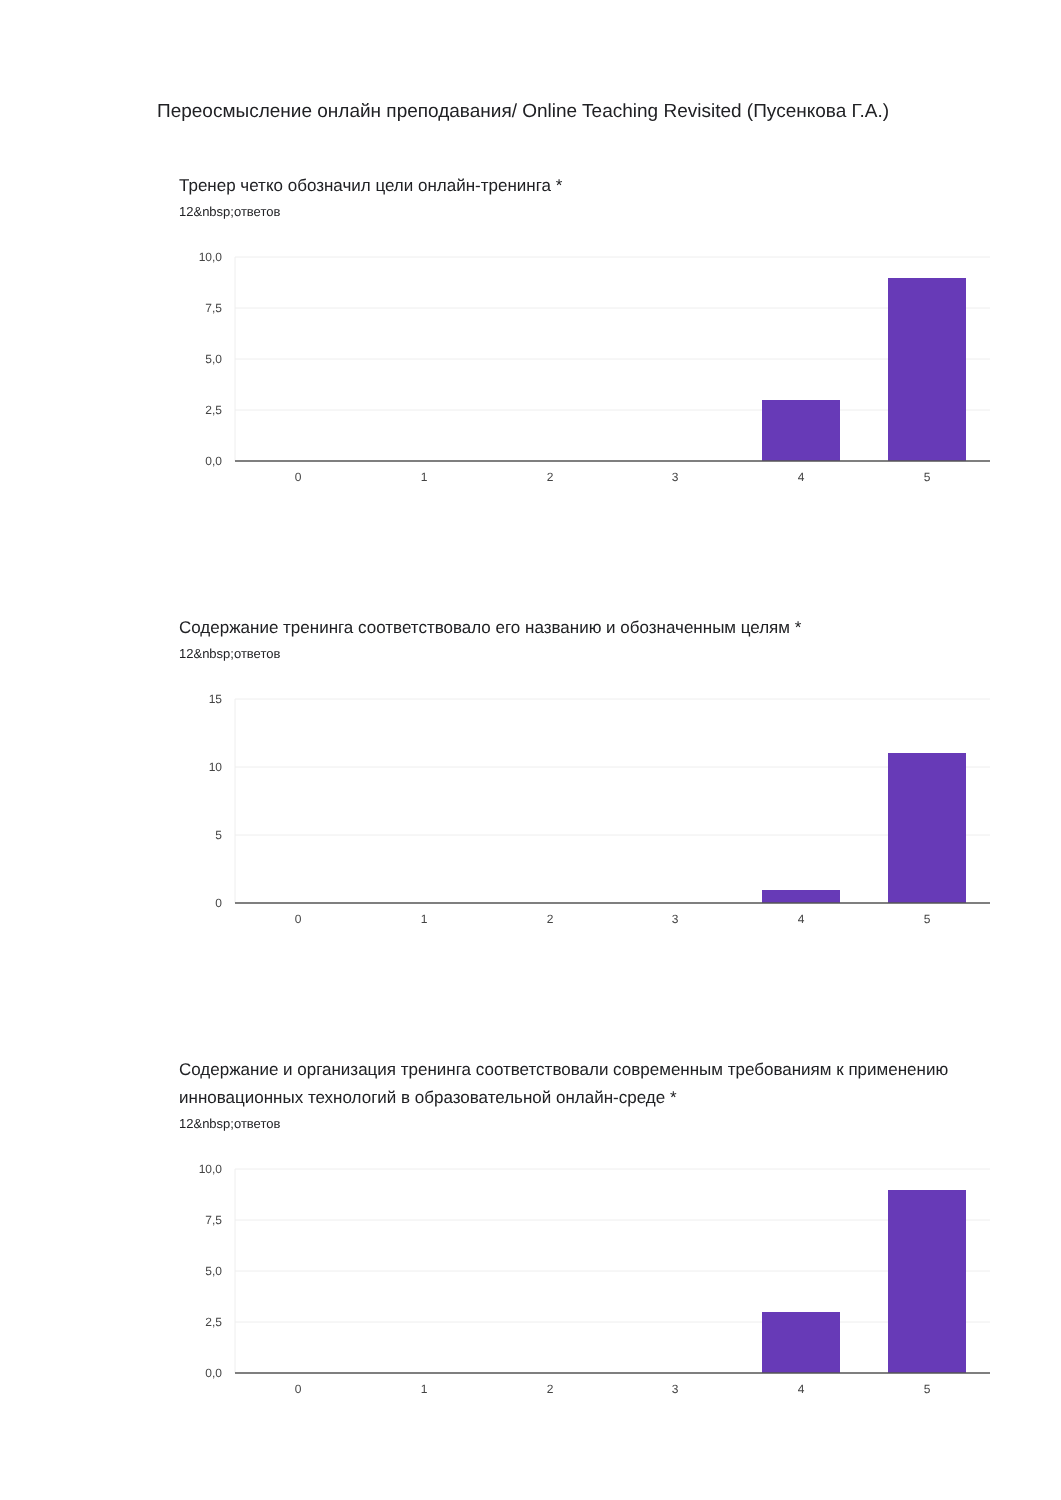Переосмысление онлайн преподавания/ Online Teaching Revisited (Пусенкова Г.А.)
Тренер четко обозначил цели онлайн-тренинга *
12&nbsp;ответов
10,0
7,5
5,0
2,5
0,0
0
1
2
3
4
5
Содержание тренинга соответствовало его названию и обозначенным целям *
12&nbsp;ответов
15
10
5
0
0
1
2
3
4
5
Содержание и организация тренинга соответствовали современным требованиям к применению инновационных технологий в образовательной онлайн-среде *
12&nbsp;ответов
10,0
7,5
5,0
2,5
0,0
0
1
2
3
4
5